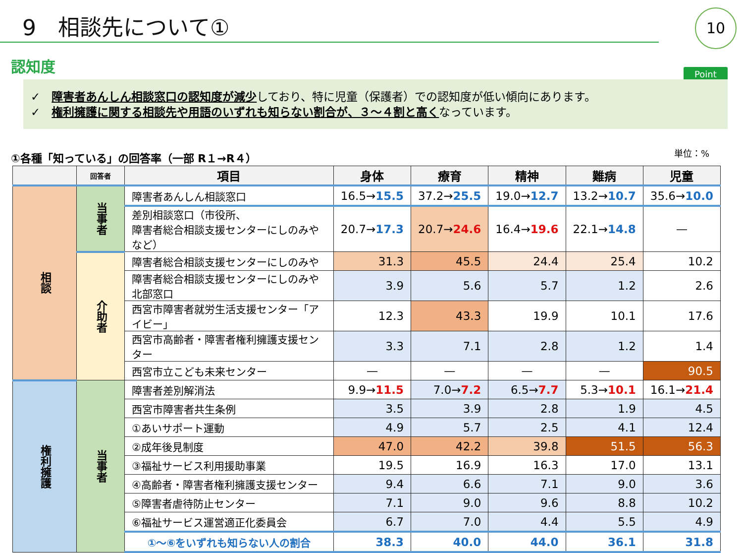9　相談先について① 10
認知度 Point
✓　障害者あんしん相談窓口の認知度が減少しており、特に児童（保護者）での認知度が低い傾向にあります。
✓　権利擁護に関する相談先や用語のいずれも知らない割合が、３～４割と高くなっています。
①各種「知っている」の回答率（一部 R１→R４） 単位：%
| | 回答者 | 項目 | 身体 | 療育 | 精神 | 難病 | 児童 |
| --- | --- | --- | --- | --- | --- | --- | --- |
| 相談 | 当事者 | 障害者あんしん相談窓口 | 16.5→ 15.5 | 37.2→ 25.5 | 19.0→ 12.7 | 13.2→ 10.7 | 35.6→ 10.0 |
| | | 差別相談窓口（市役所、 障害者総合相談支援センターにしのみやなど） | 20.7→ 17.3 | 20.7→ 24.6 | 16.4→ 19.6 | 22.1→ 14.8 | ― |
| | 介助者 | 障害者総合相談支援センターにしのみや | 31.3 | 45.5 | 24.4 | 25.4 | 10.2 |
| | | 障害者総合相談支援センターにしのみや北部窓口 | 3.9 | 5.6 | 5.7 | 1.2 | 2.6 |
| | | 西宮市障害者就労生活支援センター「アイビー」 | 12.3 | 43.3 | 19.9 | 10.1 | 17.6 |
| | | 西宮市高齢者・障害者権利擁護支援センター | 3.3 | 7.1 | 2.8 | 1.2 | 1.4 |
| | | 西宮市立こども未来センター | ― | ― | ― | ― | 90.5 |
| 権利擁護 | 当事者 | 障害者差別解消法 | 9.9→ 11.5 | 7.0→ 7.2 | 6.5→ 7.7 | 5.3→ 10.1 | 16.1→ 21.4 |
| | | 西宮市障害者共生条例 | 3.5 | 3.9 | 2.8 | 1.9 | 4.5 |
| | | ①あいサポート運動 | 4.9 | 5.7 | 2.5 | 4.1 | 12.4 |
| | | ②成年後見制度 | 47.0 | 42.2 | 39.8 | 51.5 | 56.3 |
| | | ③福祉サービス利用援助事業 | 19.5 | 16.9 | 16.3 | 17.0 | 13.1 |
| | | ④高齢者・障害者権利擁護支援センター | 9.4 | 6.6 | 7.1 | 9.0 | 3.6 |
| | | ⑤障害者虐待防止センター | 7.1 | 9.0 | 9.6 | 8.8 | 10.2 |
| | | ⑥福祉サービス運営適正化委員会 | 6.7 | 7.0 | 4.4 | 5.5 | 4.9 |
| | | ①～⑥をいずれも知らない人の割合 | 38.3 | 40.0 | 44.0 | 36.1 | 31.8 |